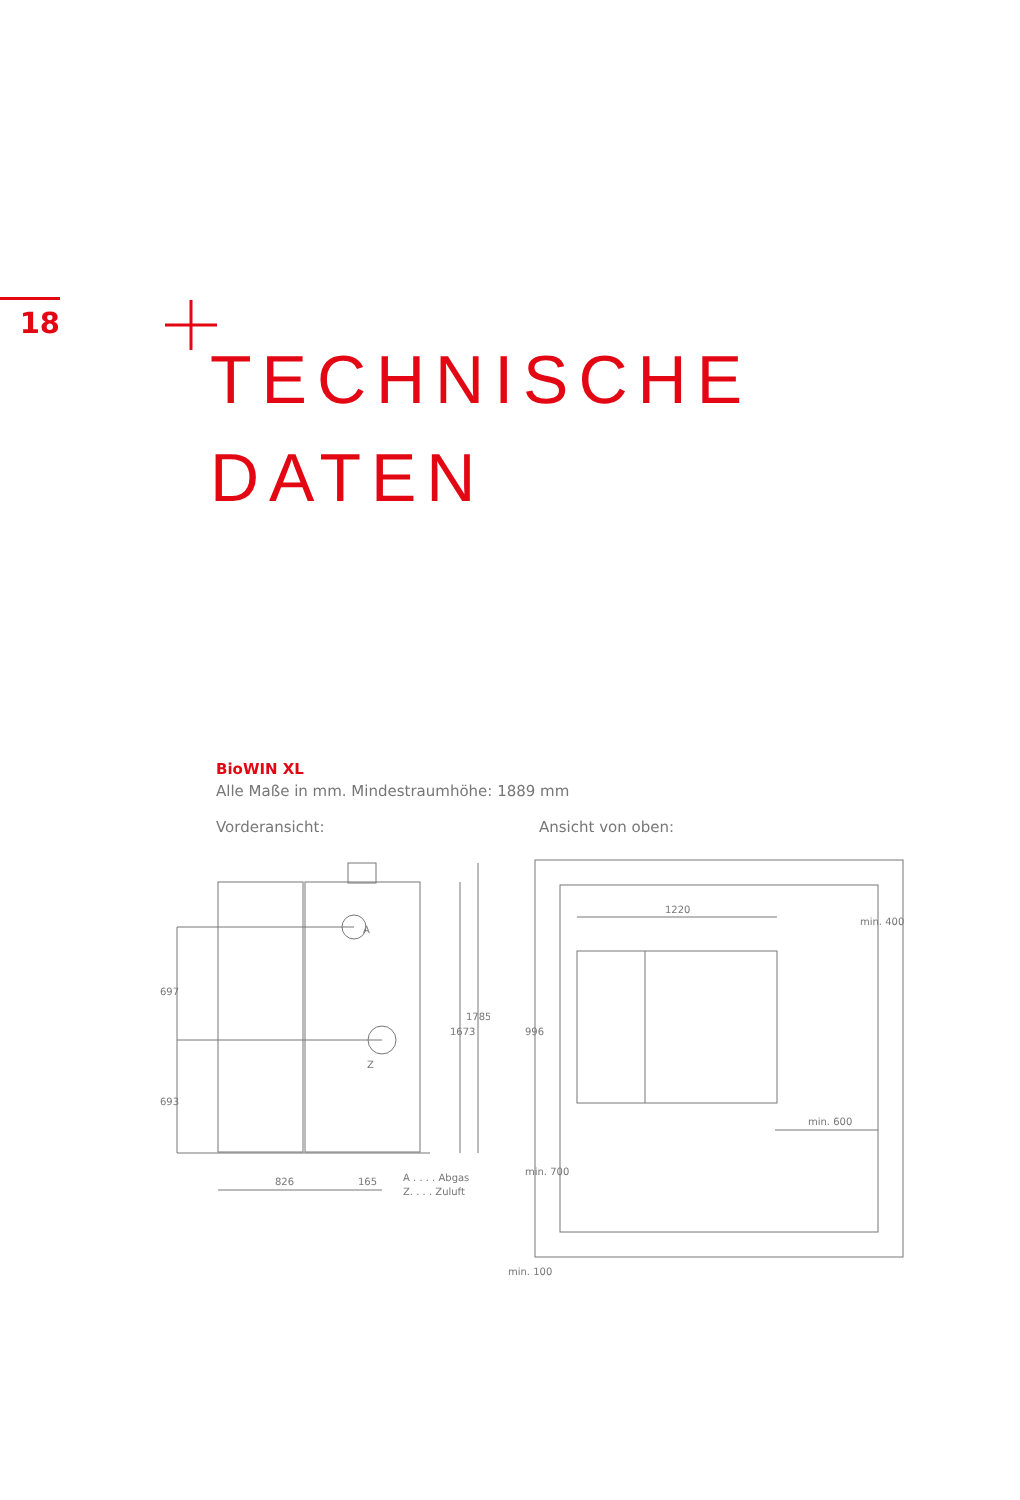18
TECHNISCHE
DATEN
BioWIN XL
Alle Maße in mm. Mindestraumhöhe: 1889 mm
Vorderansicht: Ansicht von oben:
697
693
1673
1785
826
165
A
Z
A . . . . Abgas
Z. . . . Zuluft
1220
min. 600
min. 100
996
min. 700
min. 400